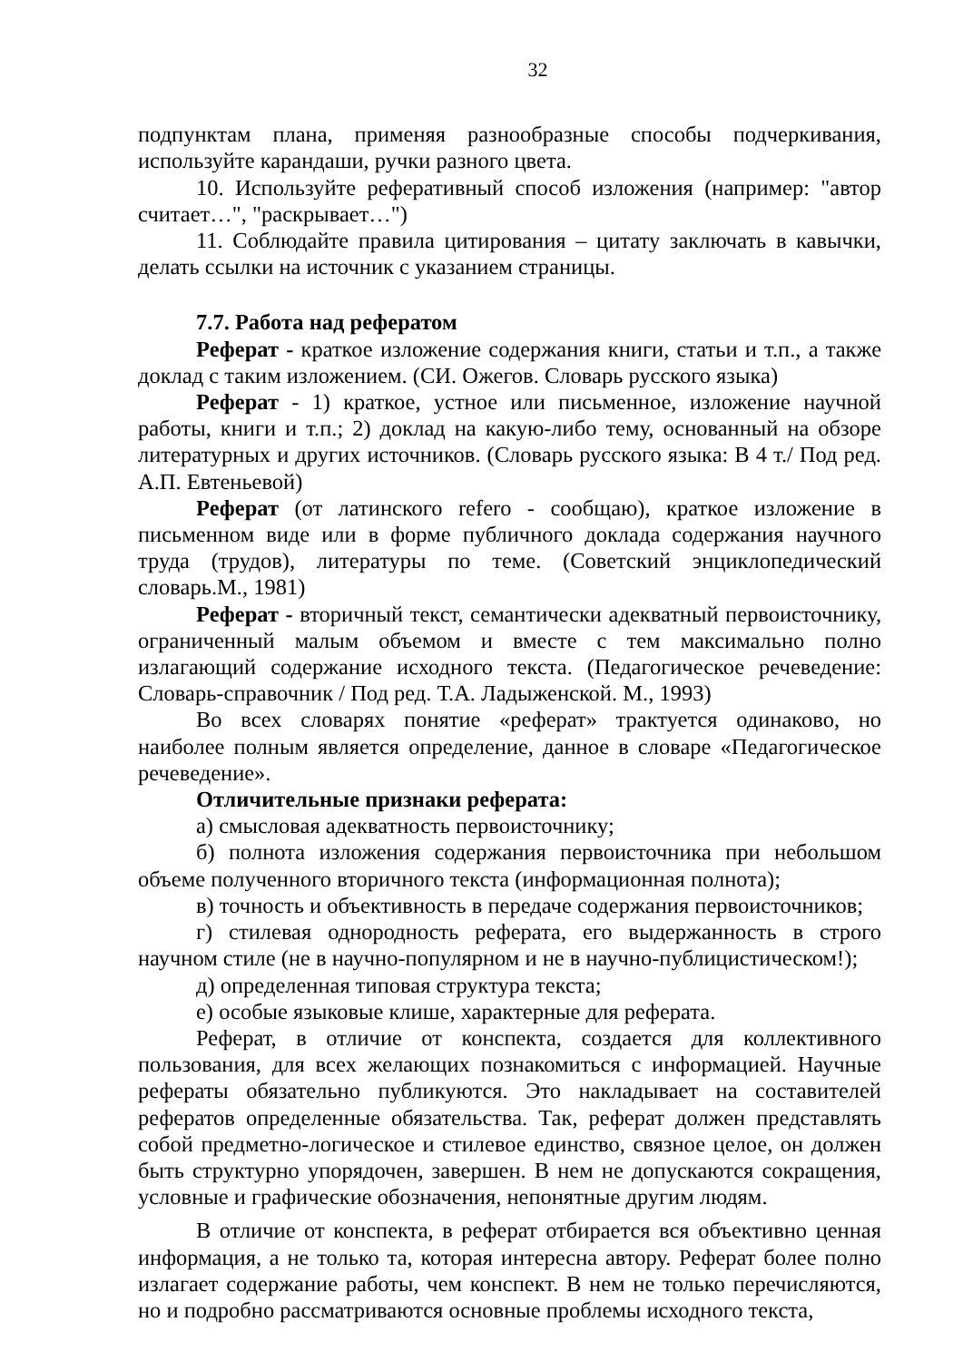32
подпунктам плана, применяя разнообразные способы подчеркивания, используйте карандаши, ручки разного цвета.
10. Используйте реферативный способ изложения (например: "автор считает…", "раскрывает…")
11. Соблюдайте правила цитирования – цитату заключать в кавычки, делать ссылки на источник с указанием страницы.
7.7. Работа над рефератом
Реферат - краткое изложение содержания книги, статьи и т.п., а также доклад с таким изложением. (СИ. Ожегов. Словарь русского языка)
Реферат - 1) краткое, устное или письменное, изложение научной работы, книги и т.п.; 2) доклад на какую-либо тему, основанный на обзоре литературных и других источников. (Словарь русского языка: В 4 т./ Под ред. А.П. Евтеньевой)
Реферат (от латинского refero - сообщаю), краткое изложение в письменном виде или в форме публичного доклада содержания научного труда (трудов), литературы по теме. (Советский энциклопедический словарь.М., 1981)
Реферат - вторичный текст, семантически адекватный первоисточнику, ограниченный малым объемом и вместе с тем максимально полно излагающий содержание исходного текста. (Педагогическое речеведение: Словарь-справочник / Под ред. Т.А. Ладыженской. М., 1993)
Во всех словарях понятие «реферат» трактуется одинаково, но наиболее полным является определение, данное в словаре «Педагогическое речеведение».
Отличительные признаки реферата:
а) смысловая адекватность первоисточнику;
б) полнота изложения содержания первоисточника при небольшом объеме полученного вторичного текста (информационная полнота);
в) точность и объективность в передаче содержания первоисточников;
г) стилевая однородность реферата, его выдержанность в строго научном стиле (не в научно-популярном и не в научно-публицистическом!);
д) определенная типовая структура текста;
е) особые языковые клише, характерные для реферата.
Реферат, в отличие от конспекта, создается для коллективного пользования, для всех желающих познакомиться с информацией. Научные рефераты обязательно публикуются. Это накладывает на составителей рефератов определенные обязательства. Так, реферат должен представлять собой предметно-логическое и стилевое единство, связное целое, он должен быть структурно упорядочен, завершен. В нем не допускаются сокращения, условные и графические обозначения, непонятные другим людям.
В отличие от конспекта, в реферат отбирается вся объективно ценная информация, а не только та, которая интересна автору. Реферат более полно излагает содержание работы, чем конспект. В нем не только перечисляются, но и подробно рассматриваются основные проблемы исходного текста,